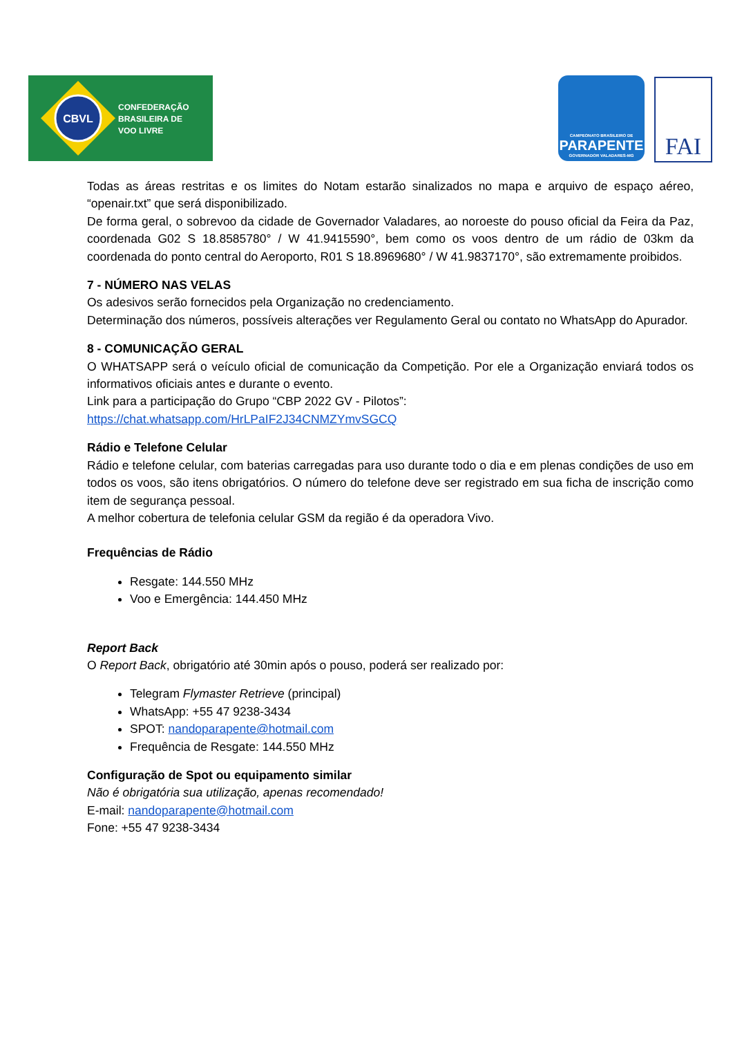CBVL
CONFEDERAÇÃO
BRASILEIRA DE
VOO LIVRE
CAMPEONATO BRASILEIRO DE
PARAPENTE
GOVERNADOR VALADARES-MG
FAI
Todas as áreas restritas e os limites do Notam estarão sinalizados no mapa e arquivo de espaço aéreo, “openair.txt” que será disponibilizado.
De forma geral, o sobrevoo da cidade de Governador Valadares, ao noroeste do pouso oficial da Feira da Paz, coordenada G02 S 18.8585780° / W 41.9415590°, bem como os voos dentro de um rádio de 03km da coordenada do ponto central do Aeroporto, R01 S 18.8969680° / W 41.9837170°, são extremamente proibidos.
7 - NÚMERO NAS VELAS
Os adesivos serão fornecidos pela Organização no credenciamento.
Determinação dos números, possíveis alterações ver Regulamento Geral ou contato no WhatsApp do Apurador.
8 - COMUNICAÇÃO GERAL
O WHATSAPP será o veículo oficial de comunicação da Competição. Por ele a Organização enviará todos os informativos oficiais antes e durante o evento.
Link para a participação do Grupo “CBP 2022 GV - Pilotos”:
https://chat.whatsapp.com/HrLPaIF2J34CNMZYmvSGCQ
Rádio e Telefone Celular
Rádio e telefone celular, com baterias carregadas para uso durante todo o dia e em plenas condições de uso em todos os voos, são itens obrigatórios. O número do telefone deve ser registrado em sua ficha de inscrição como item de segurança pessoal.
A melhor cobertura de telefonia celular GSM da região é da operadora Vivo.
Frequências de Rádio
Resgate: 144.550 MHz
Voo e Emergência: 144.450 MHz
Report Back
O Report Back, obrigatório até 30min após o pouso, poderá ser realizado por:
Telegram Flymaster Retrieve (principal)
WhatsApp: +55 47 9238-3434
SPOT: nandoparapente@hotmail.com
Frequência de Resgate: 144.550 MHz
Configuração de Spot ou equipamento similar
Não é obrigatória sua utilização, apenas recomendado!
E-mail: nandoparapente@hotmail.com
Fone: +55 47 9238-3434